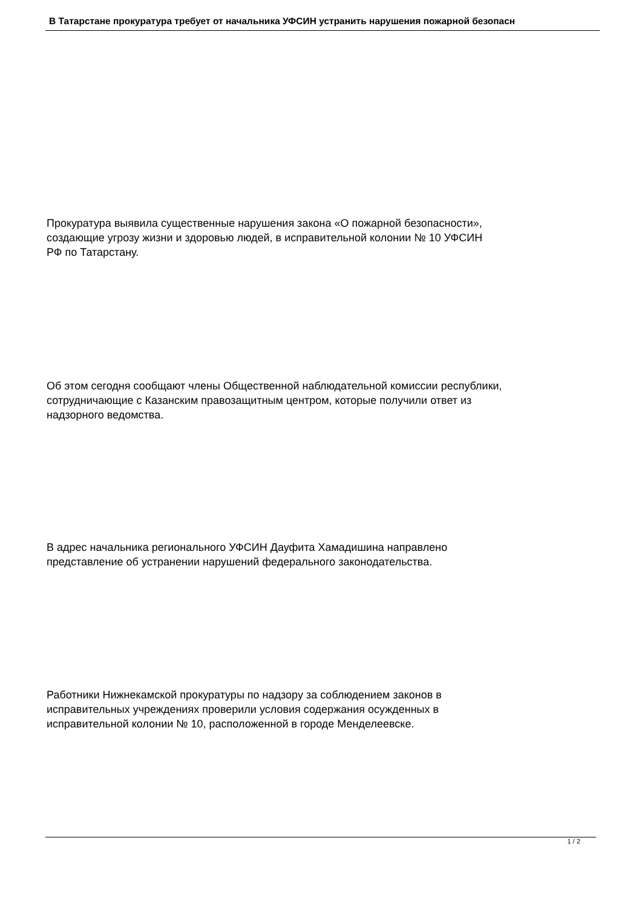В Татарстане прокуратура требует от начальника УФСИН устранить нарушения пожарной безопасн
Прокуратура выявила существенные нарушения закона «О пожарной безопасности»,
создающие угрозу жизни и здоровью людей, в исправительной колонии № 10 УФСИН
РФ по Татарстану.
Об этом сегодня сообщают члены Общественной наблюдательной комиссии республики,
сотрудничающие с Казанским правозащитным центром, которые получили ответ из
надзорного ведомства.
В адрес начальника регионального УФСИН Дауфита Хамадишина направлено
представление об устранении нарушений федерального законодательства.
Работники Нижнекамской прокуратуры по надзору за соблюдением законов в
исправительных учреждениях проверили условия содержания осужденных в
исправительной колонии № 10, расположенной в городе Менделеевске.
1 / 2